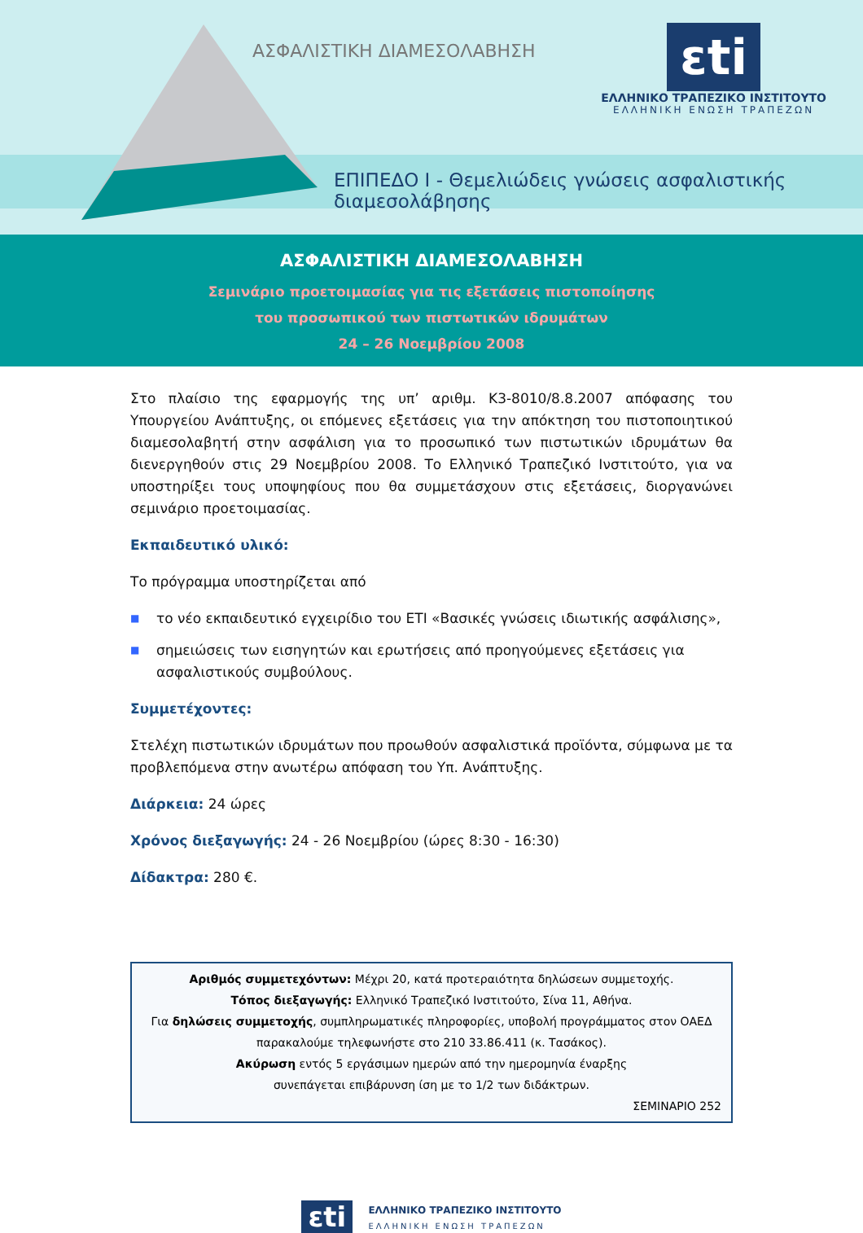ΑΣΦΑΛΙΣΤΙΚΗ ΔΙΑΜΕΣΟΛΑΒΗΣΗ
εti
ΕΛΛΗΝΙΚΟ ΤΡΑΠΕΖΙΚΟ ΙΝΣΤΙΤΟΥΤΟ
ΕΛΛΗΝΙΚΗ ΕΝΩΣΗ ΤΡΑΠΕΖΩΝ
ΕΠΙΠΕΔΟ Ι - Θεμελιώδεις γνώσεις ασφαλιστικής διαμεσολάβησης
ΑΣΦΑΛΙΣΤΙΚΗ ΔΙΑΜΕΣΟΛΑΒΗΣΗ
Σεμινάριο προετοιμασίας για τις εξετάσεις πιστοποίησης
του προσωπικού των πιστωτικών ιδρυμάτων
24 – 26 Νοεμβρίου 2008
Στο πλαίσιο της εφαρμογής της υπ’ αριθμ. Κ3-8010/8.8.2007 απόφασης του Υπουργείου Ανάπτυξης, οι επόμενες εξετάσεις για την απόκτηση του πιστοποιητικού διαμεσολαβητή στην ασφάλιση για το προσωπικό των πιστωτικών ιδρυμάτων θα διενεργηθούν στις 29 Νοεμβρίου 2008. Το Ελληνικό Τραπεζικό Ινστιτούτο, για να υποστηρίξει τους υποψηφίους που θα συμμετάσχουν στις εξετάσεις, διοργανώνει σεμινάριο προετοιμασίας.
Εκπαιδευτικό υλικό:
Το πρόγραμμα υποστηρίζεται από
■ το νέο εκπαιδευτικό εγχειρίδιο του ΕΤΙ «Βασικές γνώσεις ιδιωτικής ασφάλισης»,
■ σημειώσεις των εισηγητών και ερωτήσεις από προηγούμενες εξετάσεις για ασφαλιστικούς συμβούλους.
Συμμετέχοντες:
Στελέχη πιστωτικών ιδρυμάτων που προωθούν ασφαλιστικά προϊόντα, σύμφωνα με τα προβλεπόμενα στην ανωτέρω απόφαση του Υπ. Ανάπτυξης.
Διάρκεια: 24 ώρες
Χρόνος διεξαγωγής: 24 - 26 Νοεμβρίου (ώρες 8:30 - 16:30)
Δίδακτρα: 280 €.
Αριθμός συμμετεχόντων: Μέχρι 20, κατά προτεραιότητα δηλώσεων συμμετοχής.
Τόπος διεξαγωγής: Ελληνικό Τραπεζικό Ινστιτούτο, Σίνα 11, Αθήνα.
Για δηλώσεις συμμετοχής, συμπληρωματικές πληροφορίες, υποβολή προγράμματος στον ΟΑΕΔ
παρακαλούμε τηλεφωνήστε στο 210 33.86.411 (κ. Τασάκος).
Ακύρωση εντός 5 εργάσιμων ημερών από την ημερομηνία έναρξης
συνεπάγεται επιβάρυνση ίση με το 1/2 των διδάκτρων.
ΣΕΜΙΝΑΡΙΟ 252
εti ΕΛΛΗΝΙΚΟ ΤΡΑΠΕΖΙΚΟ ΙΝΣΤΙΤΟΥΤΟ
ΕΛΛΗΝΙΚΗ ΕΝΩΣΗ ΤΡΑΠΕΖΩΝ